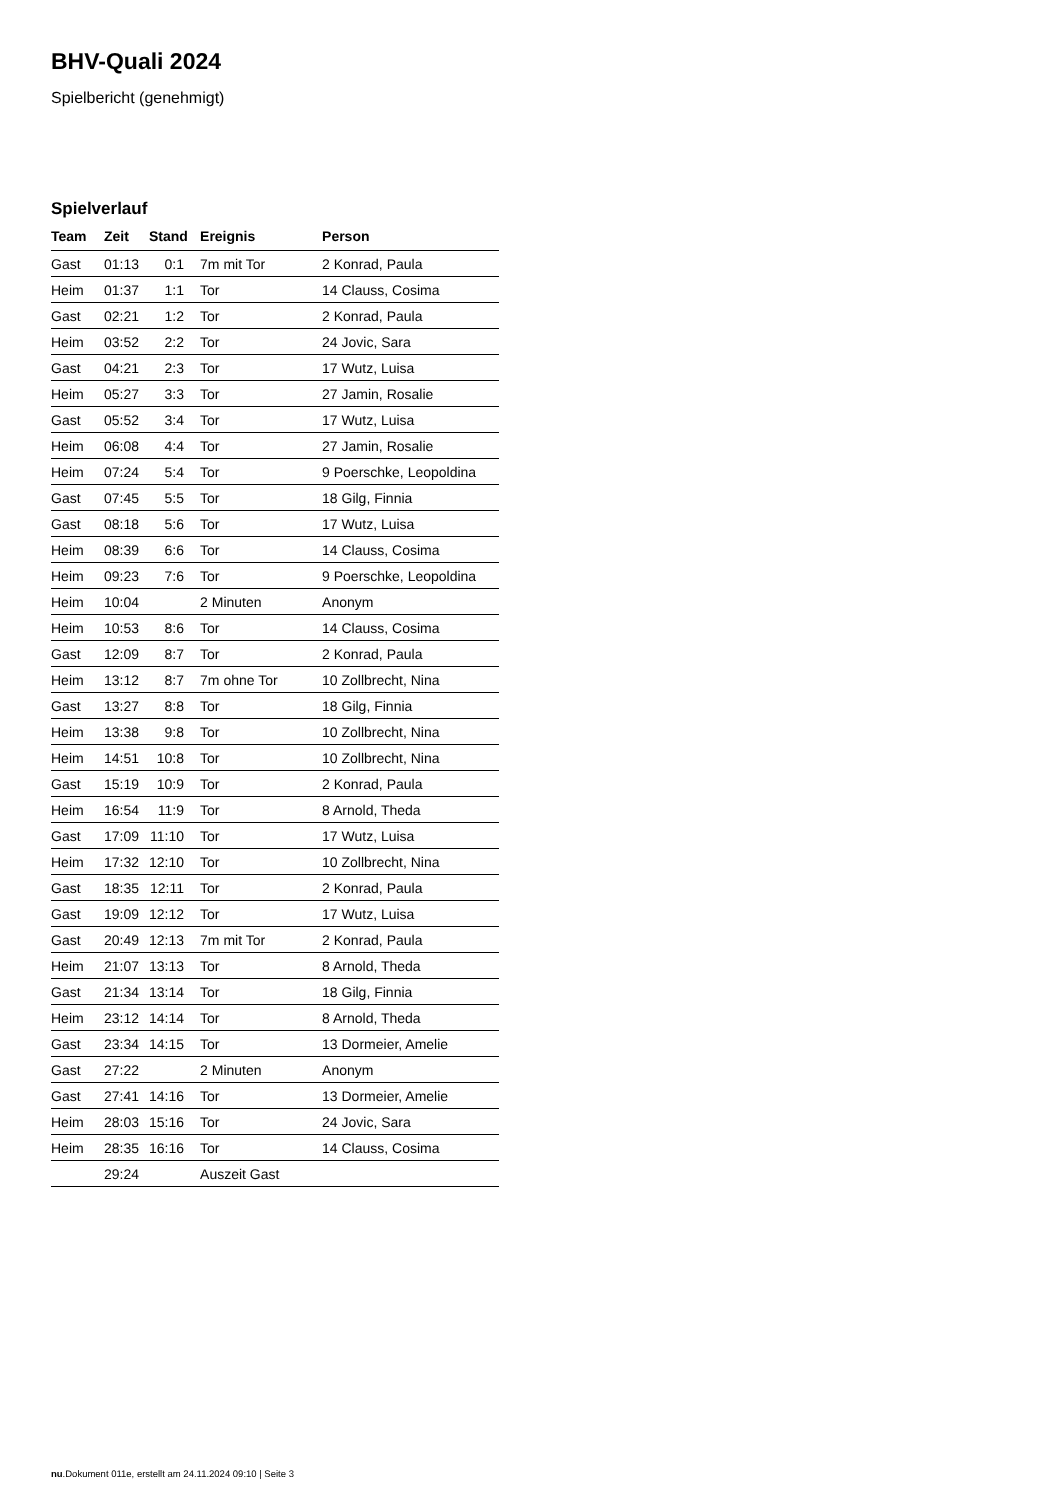BHV-Quali 2024
Spielbericht (genehmigt)
Spielverlauf
| Team | Zeit | Stand | Ereignis | Person |
| --- | --- | --- | --- | --- |
| Gast | 01:13 | 0:1 | 7m mit Tor | 2 Konrad, Paula |
| Heim | 01:37 | 1:1 | Tor | 14 Clauss, Cosima |
| Gast | 02:21 | 1:2 | Tor | 2 Konrad, Paula |
| Heim | 03:52 | 2:2 | Tor | 24 Jovic, Sara |
| Gast | 04:21 | 2:3 | Tor | 17 Wutz, Luisa |
| Heim | 05:27 | 3:3 | Tor | 27 Jamin, Rosalie |
| Gast | 05:52 | 3:4 | Tor | 17 Wutz, Luisa |
| Heim | 06:08 | 4:4 | Tor | 27 Jamin, Rosalie |
| Heim | 07:24 | 5:4 | Tor | 9 Poerschke, Leopoldina |
| Gast | 07:45 | 5:5 | Tor | 18 Gilg, Finnia |
| Gast | 08:18 | 5:6 | Tor | 17 Wutz, Luisa |
| Heim | 08:39 | 6:6 | Tor | 14 Clauss, Cosima |
| Heim | 09:23 | 7:6 | Tor | 9 Poerschke, Leopoldina |
| Heim | 10:04 | | 2 Minuten | Anonym |
| Heim | 10:53 | 8:6 | Tor | 14 Clauss, Cosima |
| Gast | 12:09 | 8:7 | Tor | 2 Konrad, Paula |
| Heim | 13:12 | 8:7 | 7m ohne Tor | 10 Zollbrecht, Nina |
| Gast | 13:27 | 8:8 | Tor | 18 Gilg, Finnia |
| Heim | 13:38 | 9:8 | Tor | 10 Zollbrecht, Nina |
| Heim | 14:51 | 10:8 | Tor | 10 Zollbrecht, Nina |
| Gast | 15:19 | 10:9 | Tor | 2 Konrad, Paula |
| Heim | 16:54 | 11:9 | Tor | 8 Arnold, Theda |
| Gast | 17:09 | 11:10 | Tor | 17 Wutz, Luisa |
| Heim | 17:32 | 12:10 | Tor | 10 Zollbrecht, Nina |
| Gast | 18:35 | 12:11 | Tor | 2 Konrad, Paula |
| Gast | 19:09 | 12:12 | Tor | 17 Wutz, Luisa |
| Gast | 20:49 | 12:13 | 7m mit Tor | 2 Konrad, Paula |
| Heim | 21:07 | 13:13 | Tor | 8 Arnold, Theda |
| Gast | 21:34 | 13:14 | Tor | 18 Gilg, Finnia |
| Heim | 23:12 | 14:14 | Tor | 8 Arnold, Theda |
| Gast | 23:34 | 14:15 | Tor | 13 Dormeier, Amelie |
| Gast | 27:22 | | 2 Minuten | Anonym |
| Gast | 27:41 | 14:16 | Tor | 13 Dormeier, Amelie |
| Heim | 28:03 | 15:16 | Tor | 24 Jovic, Sara |
| Heim | 28:35 | 16:16 | Tor | 14 Clauss, Cosima |
| | 29:24 | | Auszeit Gast | |
nu.Dokument 011e, erstellt am 24.11.2024 09:10 | Seite 3